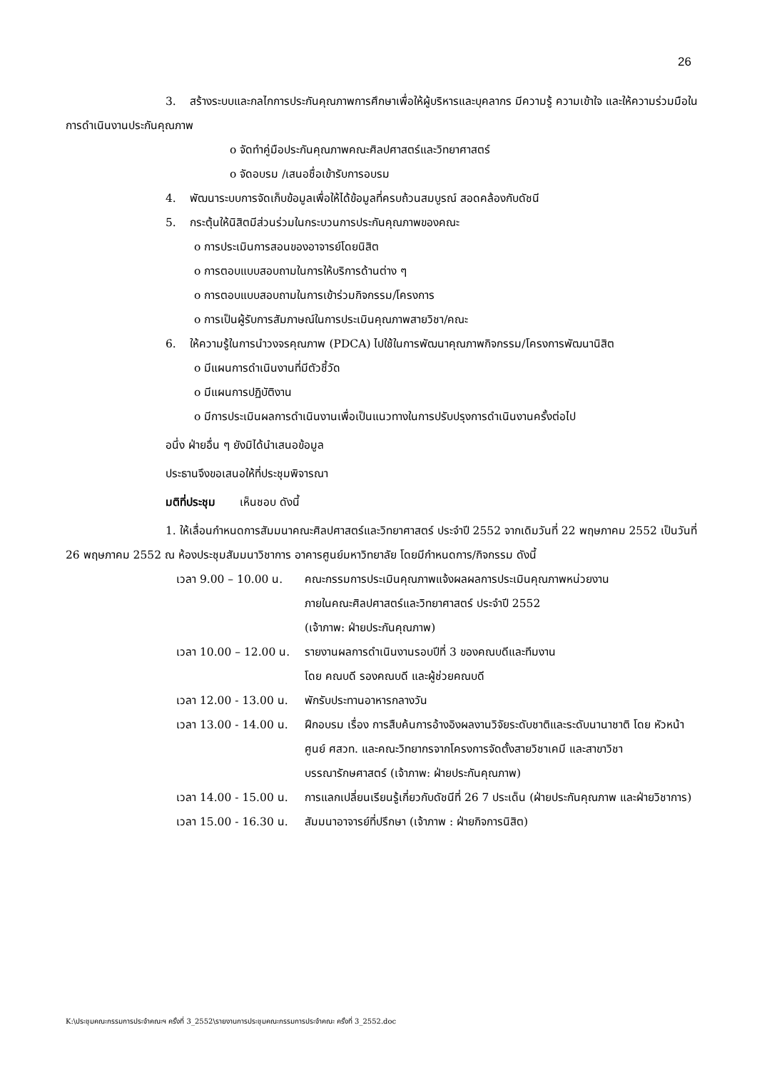26
3. สร้างระบบและกลไกการประกันคุณภาพการศึกษาเพื่อให้ผู้บริหารและบุคลากร มีความรู้ ความเข้าใจ และให้ความร่วมมือในการดำเนินงานประกันคุณภาพ
o จัดทำคู่มือประกันคุณภาพคณะศิลปศาสตร์และวิทยาศาสตร์
o จัดอบรม /เสนอชื่อเข้ารับการอบรม
4. พัฒนาระบบการจัดเก็บข้อมูลเพื่อให้ได้ข้อมูลที่ครบถ้วนสมบูรณ์ สอดคล้องกับดัชนี
5. กระตุ้นให้นิสิตมีส่วนร่วมในกระบวนการประกันคุณภาพของคณะ
o การประเมินการสอนของอาจารย์โดยนิสิต
o การตอบแบบสอบถามในการให้บริการด้านต่าง ๆ
o การตอบแบบสอบถามในการเข้าร่วมกิจกรรม/โครงการ
o การเป็นผู้รับการสัมภาษณ์ในการประเมินคุณภาพสายวิชา/คณะ
6. ให้ความรู้ในการนำวงจรคุณภาพ (PDCA) ไปใช้ในการพัฒนาคุณภาพกิจกรรม/โครงการพัฒนานิสิต
o มีแผนการดำเนินงานที่มีตัวชี้วัด
o มีแผนการปฏิบัติงาน
o มีการประเมินผลการดำเนินงานเพื่อเป็นแนวทางในการปรับปรุงการดำเนินงานครั้งต่อไป
อนึ่ง ฝ่ายอื่น ๆ ยังมิได้นำเสนอข้อมูล
ประธานจึงขอเสนอให้ที่ประชุมพิจารณา
มติที่ประชุม เห็นชอบ ดังนี้
1. ให้เลื่อนกำหนดการสัมมนาคณะศิลปศาสตร์และวิทยาศาสตร์ ประจำปี 2552 จากเดิมวันที่ 22 พฤษภาคม 2552 เป็นวันที่ 26 พฤษภาคม 2552 ณ ห้องประชุมสัมมนาวิชาการ อาคารศูนย์มหาวิทยาลัย โดยมีกำหนดการ/กิจกรรม ดังนี้
| เวลา 9.00 – 10.00 น. | คณะกรรมการประเมินคุณภาพแจ้งผลผลการประเมินคุณภาพหน่วยงาน ภายในคณะศิลปศาสตร์และวิทยาศาสตร์ ประจำปี 2552 (เจ้าภาพ: ฝ่ายประกันคุณภาพ) |
| เวลา 10.00 – 12.00 น. | รายงานผลการดำเนินงานรอบปีที่ 3 ของคณบดีและทีมงาน โดย คณบดี รองคณบดี และผู้ช่วยคณบดี |
| เวลา 12.00 - 13.00 น. | พักรับประทานอาหารกลางวัน |
| เวลา 13.00 - 14.00 น. | ฝึกอบรม เรื่อง การสืบค้นการอ้างอิงผลงานวิจัยระดับชาติและระดับนานาชาติ โดย หัวหน้าศูนย์ ศสวท. และคณะวิทยากรจากโครงการจัดตั้งสายวิชาเคมี และสาขาวิชาบรรณารักษศาสตร์ (เจ้าภาพ: ฝ่ายประกันคุณภาพ) |
| เวลา 14.00 - 15.00 น. | การแลกเปลี่ยนเรียนรู้เกี่ยวกับดัชนีที่ 26 7 ประเด็น (ฝ่ายประกันคุณภาพ และฝ่ายวิชาการ) |
| เวลา 15.00 - 16.30 น. | สัมมนาอาจารย์ที่ปรึกษา (เจ้าภาพ : ฝ่ายกิจการนิสิต) |
K:\ประชุมคณะกรรมการประจำคณะฯ ครั้งที่ 3_2552\รายงานการประชุมคณะกรรมการประจำคณะ ครั้งที่ 3_2552.doc